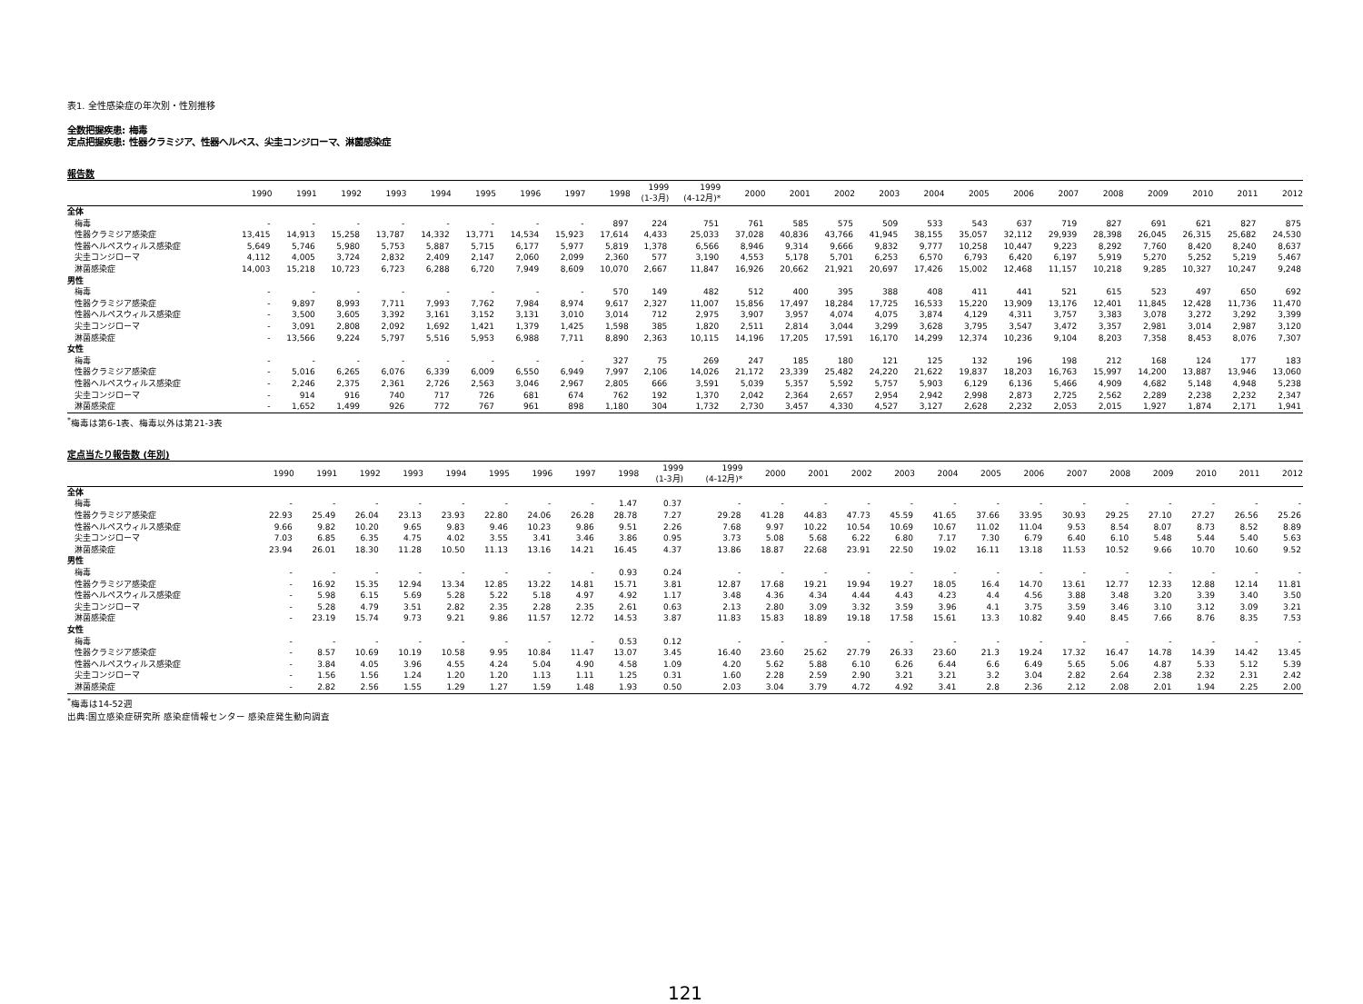表1. 全性感染症の年次別・性別推移
全数把握疾患: 梅毒
定点把握疾患: 性器クラミジア、性器ヘルペス、尖圭コンジローマ、淋菌感染症
報告数
| | 1990 | 1991 | 1992 | 1993 | 1994 | 1995 | 1996 | 1997 | 1998 | 1999 (1-3月) | 1999 (4-12月)* | 2000 | 2001 | 2002 | 2003 | 2004 | 2005 | 2006 | 2007 | 2008 | 2009 | 2010 | 2011 | 2012 |
| --- | --- | --- | --- | --- | --- | --- | --- | --- | --- | --- | --- | --- | --- | --- | --- | --- | --- | --- | --- | --- | --- | --- | --- | --- |
| 全体 | | | | | | | | | | | | | | | | | | | | | | | | |
| 梅毒 | - | - | - | - | - | - | - | - | 897 | 224 | 751 | 761 | 585 | 575 | 509 | 533 | 543 | 637 | 719 | 827 | 691 | 621 | 827 | 875 |
| 性器クラミジア感染症 | 13,415 | 14,913 | 15,258 | 13,787 | 14,332 | 13,771 | 14,534 | 15,923 | 17,614 | 4,433 | 25,033 | 37,028 | 40,836 | 43,766 | 41,945 | 38,155 | 35,057 | 32,112 | 29,939 | 28,398 | 26,045 | 26,315 | 25,682 | 24,530 |
| 性器ヘルペスウィルス感染症 | 5,649 | 5,746 | 5,980 | 5,753 | 5,887 | 5,715 | 6,177 | 5,977 | 5,819 | 1,378 | 6,566 | 8,946 | 9,314 | 9,666 | 9,832 | 9,777 | 10,258 | 10,447 | 9,223 | 8,292 | 7,760 | 8,420 | 8,240 | 8,637 |
| 尖圭コンジローマ | 4,112 | 4,005 | 3,724 | 2,832 | 2,409 | 2,147 | 2,060 | 2,099 | 2,360 | 577 | 3,190 | 4,553 | 5,178 | 5,701 | 6,253 | 6,570 | 6,793 | 6,420 | 6,197 | 5,919 | 5,270 | 5,252 | 5,219 | 5,467 |
| 淋菌感染症 | 14,003 | 15,218 | 10,723 | 6,723 | 6,288 | 6,720 | 7,949 | 8,609 | 10,070 | 2,667 | 11,847 | 16,926 | 20,662 | 21,921 | 20,697 | 17,426 | 15,002 | 12,468 | 11,157 | 10,218 | 9,285 | 10,327 | 10,247 | 9,248 |
| 男性 | | | | | | | | | | | | | | | | | | | | | | | | |
| 梅毒 | - | - | - | - | - | - | - | - | 570 | 149 | 482 | 512 | 400 | 395 | 388 | 408 | 411 | 441 | 521 | 615 | 523 | 497 | 650 | 692 |
| 性器クラミジア感染症 | - | 9,897 | 8,993 | 7,711 | 7,993 | 7,762 | 7,984 | 8,974 | 9,617 | 2,327 | 11,007 | 15,856 | 17,497 | 18,284 | 17,725 | 16,533 | 15,220 | 13,909 | 13,176 | 12,401 | 11,845 | 12,428 | 11,736 | 11,470 |
| 性器ヘルペスウィルス感染症 | - | 3,500 | 3,605 | 3,392 | 3,161 | 3,152 | 3,131 | 3,010 | 3,014 | 712 | 2,975 | 3,907 | 3,957 | 4,074 | 4,075 | 3,874 | 4,129 | 4,311 | 3,757 | 3,383 | 3,078 | 3,272 | 3,292 | 3,399 |
| 尖圭コンジローマ | - | 3,091 | 2,808 | 2,092 | 1,692 | 1,421 | 1,379 | 1,425 | 1,598 | 385 | 1,820 | 2,511 | 2,814 | 3,044 | 3,299 | 3,628 | 3,795 | 3,547 | 3,472 | 3,357 | 2,981 | 3,014 | 2,987 | 3,120 |
| 淋菌感染症 | - | 13,566 | 9,224 | 5,797 | 5,516 | 5,953 | 6,988 | 7,711 | 8,890 | 2,363 | 10,115 | 14,196 | 17,205 | 17,591 | 16,170 | 14,299 | 12,374 | 10,236 | 9,104 | 8,203 | 7,358 | 8,453 | 8,076 | 7,307 |
| 女性 | | | | | | | | | | | | | | | | | | | | | | | | |
| 梅毒 | - | - | - | - | - | - | - | - | 327 | 75 | 269 | 247 | 185 | 180 | 121 | 125 | 132 | 196 | 198 | 212 | 168 | 124 | 177 | 183 |
| 性器クラミジア感染症 | - | 5,016 | 6,265 | 6,076 | 6,339 | 6,009 | 6,550 | 6,949 | 7,997 | 2,106 | 14,026 | 21,172 | 23,339 | 25,482 | 24,220 | 21,622 | 19,837 | 18,203 | 16,763 | 15,997 | 14,200 | 13,887 | 13,946 | 13,060 |
| 性器ヘルペスウィルス感染症 | - | 2,246 | 2,375 | 2,361 | 2,726 | 2,563 | 3,046 | 2,967 | 2,805 | 666 | 3,591 | 5,039 | 5,357 | 5,592 | 5,757 | 5,903 | 6,129 | 6,136 | 5,466 | 4,909 | 4,682 | 5,148 | 4,948 | 5,238 |
| 尖圭コンジローマ | - | 914 | 916 | 740 | 717 | 726 | 681 | 674 | 762 | 192 | 1,370 | 2,042 | 2,364 | 2,657 | 2,954 | 2,942 | 2,998 | 2,873 | 2,725 | 2,562 | 2,289 | 2,238 | 2,232 | 2,347 |
| 淋菌感染症 | - | 1,652 | 1,499 | 926 | 772 | 767 | 961 | 898 | 1,180 | 304 | 1,732 | 2,730 | 3,457 | 4,330 | 4,527 | 3,127 | 2,628 | 2,232 | 2,053 | 2,015 | 1,927 | 1,874 | 2,171 | 1,941 |
<sup>*</sup> 梅毒は第6-1表、梅毒以外は第21-3表
定点当たり報告数 (年別)
| | 1990 | 1991 | 1992 | 1993 | 1994 | 1995 | 1996 | 1997 | 1998 | 1999 (1-3月) | 1999 (4-12月)* | 2000 | 2001 | 2002 | 2003 | 2004 | 2005 | 2006 | 2007 | 2008 | 2009 | 2010 | 2011 | 2012 |
| --- | --- | --- | --- | --- | --- | --- | --- | --- | --- | --- | --- | --- | --- | --- | --- | --- | --- | --- | --- | --- | --- | --- | --- | --- |
| 全体 | | | | | | | | | | | | | | | | | | | | | | | | |
| 梅毒 | - | - | - | - | - | - | - | - | 1.47 | 0.37 | - | - | - | - | - | - | - | - | - | - | - | - | - | - |
| 性器クラミジア感染症 | 22.93 | 25.49 | 26.04 | 23.13 | 23.93 | 22.80 | 24.06 | 26.28 | 28.78 | 7.27 | 29.28 | 41.28 | 44.83 | 47.73 | 45.59 | 41.65 | 37.66 | 33.95 | 30.93 | 29.25 | 27.10 | 27.27 | 26.56 | 25.26 |
| 性器ヘルペスウィルス感染症 | 9.66 | 9.82 | 10.20 | 9.65 | 9.83 | 9.46 | 10.23 | 9.86 | 9.51 | 2.26 | 7.68 | 9.97 | 10.22 | 10.54 | 10.69 | 10.67 | 11.02 | 11.04 | 9.53 | 8.54 | 8.07 | 8.73 | 8.52 | 8.89 |
| 尖圭コンジローマ | 7.03 | 6.85 | 6.35 | 4.75 | 4.02 | 3.55 | 3.41 | 3.46 | 3.86 | 0.95 | 3.73 | 5.08 | 5.68 | 6.22 | 6.80 | 7.17 | 7.30 | 6.79 | 6.40 | 6.10 | 5.48 | 5.44 | 5.40 | 5.63 |
| 淋菌感染症 | 23.94 | 26.01 | 18.30 | 11.28 | 10.50 | 11.13 | 13.16 | 14.21 | 16.45 | 4.37 | 13.86 | 18.87 | 22.68 | 23.91 | 22.50 | 19.02 | 16.11 | 13.18 | 11.53 | 10.52 | 9.66 | 10.70 | 10.60 | 9.52 |
| 男性 | | | | | | | | | | | | | | | | | | | | | | | | |
| 梅毒 | - | - | - | - | - | - | - | - | 0.93 | 0.24 | - | - | - | - | - | - | - | - | - | - | - | - | - | - |
| 性器クラミジア感染症 | - | 16.92 | 15.35 | 12.94 | 13.34 | 12.85 | 13.22 | 14.81 | 15.71 | 3.81 | 12.87 | 17.68 | 19.21 | 19.94 | 19.27 | 18.05 | 16.4 | 14.70 | 13.61 | 12.77 | 12.33 | 12.88 | 12.14 | 11.81 |
| 性器ヘルペスウィルス感染症 | - | 5.98 | 6.15 | 5.69 | 5.28 | 5.22 | 5.18 | 4.97 | 4.92 | 1.17 | 3.48 | 4.36 | 4.34 | 4.44 | 4.43 | 4.23 | 4.4 | 4.56 | 3.88 | 3.48 | 3.20 | 3.39 | 3.40 | 3.50 |
| 尖圭コンジローマ | - | 5.28 | 4.79 | 3.51 | 2.82 | 2.35 | 2.28 | 2.35 | 2.61 | 0.63 | 2.13 | 2.80 | 3.09 | 3.32 | 3.59 | 3.96 | 4.1 | 3.75 | 3.59 | 3.46 | 3.10 | 3.12 | 3.09 | 3.21 |
| 淋菌感染症 | - | 23.19 | 15.74 | 9.73 | 9.21 | 9.86 | 11.57 | 12.72 | 14.53 | 3.87 | 11.83 | 15.83 | 18.89 | 19.18 | 17.58 | 15.61 | 13.3 | 10.82 | 9.40 | 8.45 | 7.66 | 8.76 | 8.35 | 7.53 |
| 女性 | | | | | | | | | | | | | | | | | | | | | | | | |
| 梅毒 | - | - | - | - | - | - | - | - | 0.53 | 0.12 | - | - | - | - | - | - | - | - | - | - | - | - | - | - |
| 性器クラミジア感染症 | - | 8.57 | 10.69 | 10.19 | 10.58 | 9.95 | 10.84 | 11.47 | 13.07 | 3.45 | 16.40 | 23.60 | 25.62 | 27.79 | 26.33 | 23.60 | 21.3 | 19.24 | 17.32 | 16.47 | 14.78 | 14.39 | 14.42 | 13.45 |
| 性器ヘルペスウィルス感染症 | - | 3.84 | 4.05 | 3.96 | 4.55 | 4.24 | 5.04 | 4.90 | 4.58 | 1.09 | 4.20 | 5.62 | 5.88 | 6.10 | 6.26 | 6.44 | 6.6 | 6.49 | 5.65 | 5.06 | 4.87 | 5.33 | 5.12 | 5.39 |
| 尖圭コンジローマ | - | 1.56 | 1.56 | 1.24 | 1.20 | 1.20 | 1.13 | 1.11 | 1.25 | 0.31 | 1.60 | 2.28 | 2.59 | 2.90 | 3.21 | 3.21 | 3.2 | 3.04 | 2.82 | 2.64 | 2.38 | 2.32 | 2.31 | 2.42 |
| 淋菌感染症 | - | 2.82 | 2.56 | 1.55 | 1.29 | 1.27 | 1.59 | 1.48 | 1.93 | 0.50 | 2.03 | 3.04 | 3.79 | 4.72 | 4.92 | 3.41 | 2.8 | 2.36 | 2.12 | 2.08 | 2.01 | 1.94 | 2.25 | 2.00 |
<sup>*</sup> 梅毒は14-52週
出典:国立感染症研究所 感染症情報センター 感染症発生動向調査
121